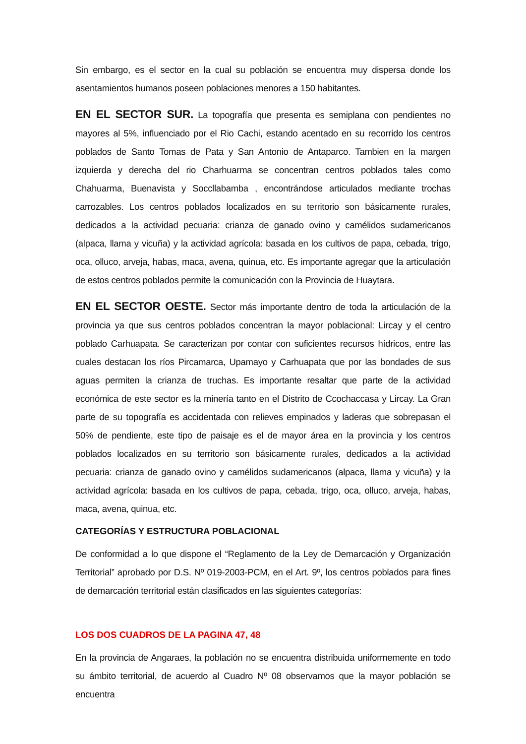Sin embargo, es el sector en la cual su población se encuentra muy dispersa donde los asentamientos humanos poseen poblaciones menores a 150 habitantes.
EN EL SECTOR SUR. La topografía que presenta es semiplana con pendientes no mayores al 5%, influenciado por el Rio Cachi, estando acentado en su recorrido los centros poblados de Santo Tomas de Pata y San Antonio de Antaparco. Tambien en la margen izquierda y derecha del rio Charhuarma se concentran centros poblados tales como Chahuarma, Buenavista y Soccllabamba , encontrándose articulados mediante trochas carrozables. Los centros poblados localizados en su territorio son básicamente rurales, dedicados a la actividad pecuaria: crianza de ganado ovino y camélidos sudamericanos (alpaca, llama y vicuña) y la actividad agrícola: basada en los cultivos de papa, cebada, trigo, oca, olluco, arveja, habas, maca, avena, quinua, etc. Es importante agregar que la articulación de estos centros poblados permite la comunicación con la Provincia de Huaytara.
EN EL SECTOR OESTE. Sector más importante dentro de toda la articulación de la provincia ya que sus centros poblados concentran la mayor poblacional: Lircay y el centro poblado Carhuapata. Se caracterizan por contar con suficientes recursos hídricos, entre las cuales destacan los ríos Pircamarca, Upamayo y Carhuapata que por las bondades de sus aguas permiten la crianza de truchas. Es importante resaltar que parte de la actividad económica de este sector es la minería tanto en el Distrito de Ccochaccasa y Lircay. La Gran parte de su topografía es accidentada con relieves empinados y laderas que sobrepasan el 50% de pendiente, este tipo de paisaje es el de mayor área en la provincia y los centros poblados localizados en su territorio son básicamente rurales, dedicados a la actividad pecuaria: crianza de ganado ovino y camélidos sudamericanos (alpaca, llama y vicuña) y la actividad agrícola: basada en los cultivos de papa, cebada, trigo, oca, olluco, arveja, habas, maca, avena, quinua, etc.
CATEGORÍAS Y ESTRUCTURA POBLACIONAL
De conformidad a lo que dispone el “Reglamento de la Ley de Demarcación y Organización Territorial” aprobado por D.S. Nº 019-2003-PCM, en el Art. 9º, los centros poblados para fines de demarcación territorial están clasificados en las siguientes categorías:
LOS DOS CUADROS DE LA PAGINA 47, 48
En la provincia de Angaraes, la población no se encuentra distribuida uniformemente en todo su ámbito territorial, de acuerdo al Cuadro Nº 08 observamos que la mayor población se encuentra